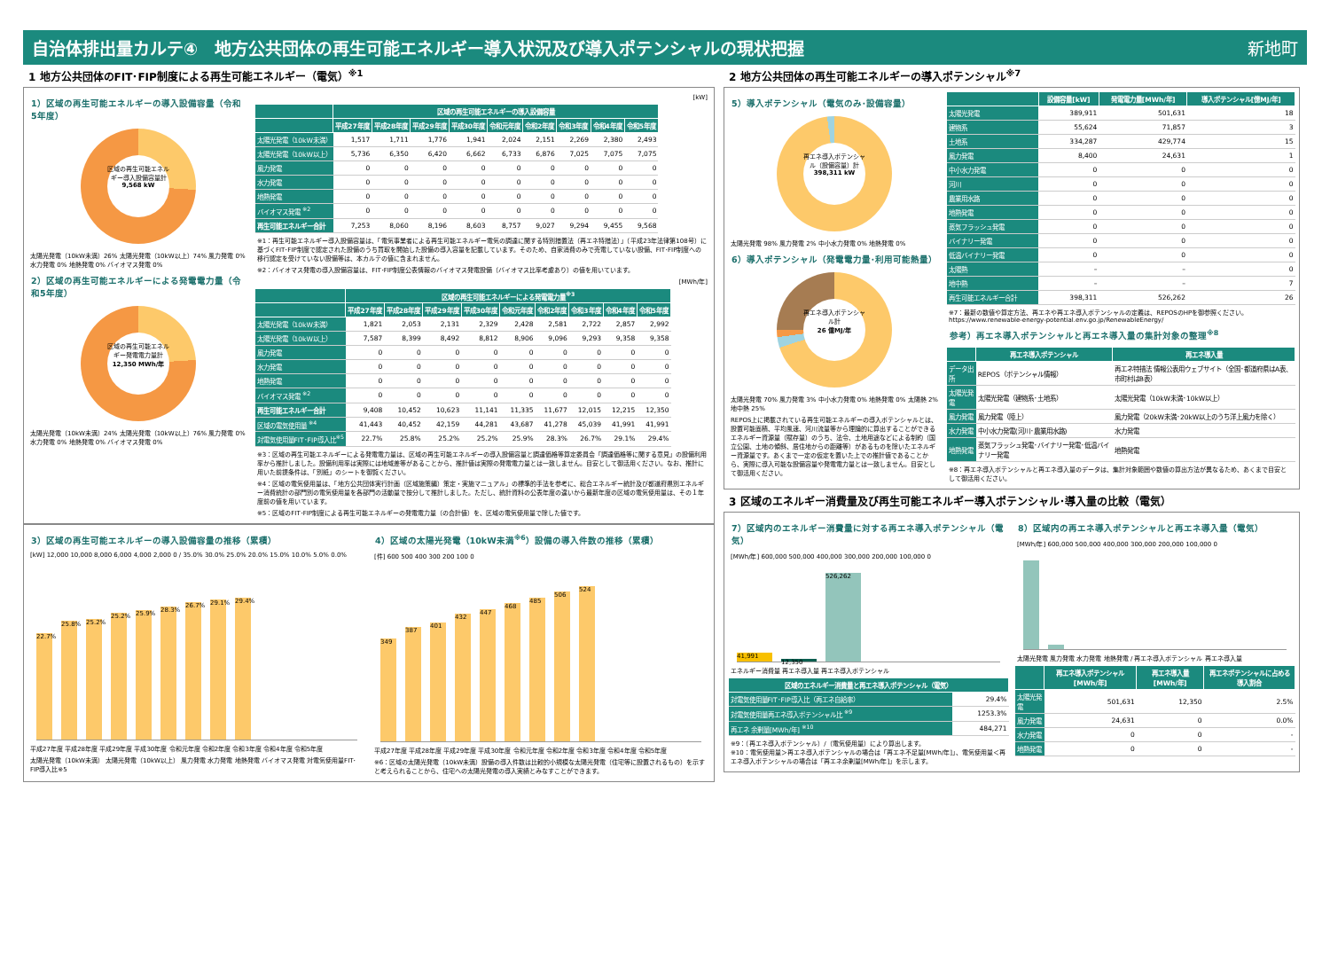自治体排出量カルテ④　地方公共団体の再生可能エネルギー導入状況及び導入ポテンシャルの現状把握 新地町
1 地方公共団体のFIT･FIP制度による再生可能エネルギー（電気）<sup>※1</sup>
1）区域の再生可能エネルギーの導入設備容量（令和5年度）
区域の再生可能エネルギー導入設備容量計
9,568 kW
太陽光発電（10kW未満）26% 太陽光発電（10kW以上）74% 風力発電 0% 水力発電 0% 地熱発電 0% バイオマス発電 0%
2）区域の再生可能エネルギーによる発電電力量（令和5年度）
区域の再生可能エネルギー発電電力量計
12,350 MWh/年
太陽光発電（10kW未満）24% 太陽光発電（10kW以上）76% 風力発電 0% 水力発電 0% 地熱発電 0% バイオマス発電 0%
[kW]
| | 区域の再生可能エネルギーの導入設備容量 | | | | | | | | |
| --- | --- | --- | --- | --- | --- | --- | --- | --- | --- |
| | 平成27年度 | 平成28年度 | 平成29年度 | 平成30年度 | 令和元年度 | 令和2年度 | 令和3年度 | 令和4年度 | 令和5年度 |
| 太陽光発電（10kW未満） | 1,517 | 1,711 | 1,776 | 1,941 | 2,024 | 2,151 | 2,269 | 2,380 | 2,493 |
| 太陽光発電（10kW以上） | 5,736 | 6,350 | 6,420 | 6,662 | 6,733 | 6,876 | 7,025 | 7,075 | 7,075 |
| 風力発電 | 0 | 0 | 0 | 0 | 0 | 0 | 0 | 0 | 0 |
| 水力発電 | 0 | 0 | 0 | 0 | 0 | 0 | 0 | 0 | 0 |
| 地熱発電 | 0 | 0 | 0 | 0 | 0 | 0 | 0 | 0 | 0 |
| バイオマス発電 <sup>※2</sup> | 0 | 0 | 0 | 0 | 0 | 0 | 0 | 0 | 0 |
| 再生可能エネルギー合計 | 7,253 | 8,060 | 8,196 | 8,603 | 8,757 | 9,027 | 9,294 | 9,455 | 9,568 |
※1：再生可能エネルギー導入設備容量は、「電気事業者による再生可能エネルギー電気の調達に関する特別措置法（再エネ特措法）」（平成23年法律第108号）に基づくFIT･FIP制度で認定された設備のうち買取を開始した設備の導入容量を記載しています。そのため、自家消費のみで売電していない設備、FIT･FIP制度への移行認定を受けていない設備等は、本カルテの値に含まれません。
※2：バイオマス発電の導入設備容量は、FIT･FIP制度公表情報のバイオマス発電設備（バイオマス比率考慮あり）の値を用いています。
[MWh/年]
| | 区域の再生可能エネルギーによる発電電力量<sup>※3</sup> | | | | | | | | |
| --- | --- | --- | --- | --- | --- | --- | --- | --- | --- |
| | 平成27年度 | 平成28年度 | 平成29年度 | 平成30年度 | 令和元年度 | 令和2年度 | 令和3年度 | 令和4年度 | 令和5年度 |
| 太陽光発電（10kW未満） | 1,821 | 2,053 | 2,131 | 2,329 | 2,428 | 2,581 | 2,722 | 2,857 | 2,992 |
| 太陽光発電（10kW以上） | 7,587 | 8,399 | 8,492 | 8,812 | 8,906 | 9,096 | 9,293 | 9,358 | 9,358 |
| 風力発電 | 0 | 0 | 0 | 0 | 0 | 0 | 0 | 0 | 0 |
| 水力発電 | 0 | 0 | 0 | 0 | 0 | 0 | 0 | 0 | 0 |
| 地熱発電 | 0 | 0 | 0 | 0 | 0 | 0 | 0 | 0 | 0 |
| バイオマス発電 <sup>※2</sup> | 0 | 0 | 0 | 0 | 0 | 0 | 0 | 0 | 0 |
| 再生可能エネルギー合計 | 9,408 | 10,452 | 10,623 | 11,141 | 11,335 | 11,677 | 12,015 | 12,215 | 12,350 |
| 区域の電気使用量 <sup>※4</sup> | 41,443 | 40,452 | 42,159 | 44,281 | 43,687 | 41,278 | 45,039 | 41,991 | 41,991 |
| 対電気使用量FIT･FIP導入比<sup>※5</sup> | 22.7% | 25.8% | 25.2% | 25.2% | 25.9% | 28.3% | 26.7% | 29.1% | 29.4% |
※3：区域の再生可能エネルギーによる発電電力量は、区域の再生可能エネルギーの導入設備容量と調達価格等算定委員会「調達価格等に関する意見」の設備利用率から推計しました。設備利用率は実際には地域差等があることから、推計値は実際の発電電力量とは一致しません。目安として御活用ください。なお、推計に用いた前提条件は、「別紙」のシートを御覧ください。
※4：区域の電気使用量は、「地方公共団体実行計画（区域施策編）策定・実施マニュアル」の標準的手法を参考に、総合エネルギー統計及び都道府県別エネルギー消費統計の部門別の電気使用量を各部門の活動量で按分して推計しました。ただし、統計資料の公表年度の違いから最新年度の区域の電気使用量は、その１年度前の値を用いています。
※5：区域のFIT･FIP制度による再生可能エネルギーの発電電力量（の合計値）を、区域の電気使用量で除した値です。
3）区域の再生可能エネルギーの導入設備容量の推移（累積）
[kW] 12,000 10,000 8,000 6,000 4,000 2,000 0 / 35.0% 30.0% 25.0% 20.0% 15.0% 10.0% 5.0% 0.0%
22.7%
25.8%
25.2%
25.2%
25.9%
28.3%
26.7%
29.1%
29.4%
平成27年度 平成28年度 平成29年度 平成30年度 令和元年度 令和2年度 令和3年度 令和4年度 令和5年度
太陽光発電（10kW未満） 太陽光発電（10kW以上） 風力発電 水力発電 地熱発電 バイオマス発電 対電気使用量FIT･FIP導入比※5
4）区域の太陽光発電（10kW未満<sup>※6</sup>）設備の導入件数の推移（累積）
[件] 600 500 400 300 200 100 0
349
387
401
432
447
468
485
506
524
平成27年度 平成28年度 平成29年度 平成30年度 令和元年度 令和2年度 令和3年度 令和4年度 令和5年度
※6：区域の太陽光発電（10kW未満）設備の導入件数は比較的小規模な太陽光発電（住宅等に設置されるもの）を示すと考えられることから、住宅への太陽光発電の導入実績とみなすことができます。
2 地方公共団体の再生可能エネルギーの導入ポテンシャル<sup>※7</sup>
5）導入ポテンシャル（電気のみ･設備容量）
再エネ導入ポテンシャル（設備容量）計
398,311 kW
太陽光発電 98% 風力発電 2% 中小水力発電 0% 地熱発電 0%
6）導入ポテンシャル（発電電力量･利用可能熱量）
再エネ導入ポテンシャル計
26 億MJ/年
太陽光発電 70% 風力発電 3% 中小水力発電 0% 地熱発電 0% 太陽熱 2% 地中熱 25%
REPOS上に掲載されている再生可能エネルギーの導入ポテンシャルとは、設置可能面積、平均風速、河川流量等から理論的に算出することができるエネルギー資源量（賦存量）のうち、法令、土地用途などによる制約（国立公園、土地の傾斜、居住地からの距離等）があるものを除いたエネルギー資源量です。あくまで一定の仮定を置いた上での推計値であることから、実際に導入可能な設備容量や発電電力量とは一致しません。目安として御活用ください。
| | 設備容量[kW] | 発電電力量[MWh/年] | 導入ポテンシャル[億MJ/年] |
| --- | --- | --- | --- |
| 太陽光発電 | 389,911 | 501,631 | 18 |
| 建物系 | 55,624 | 71,857 | 3 |
| 土地系 | 334,287 | 429,774 | 15 |
| 風力発電 | 8,400 | 24,631 | 1 |
| 中小水力発電 | 0 | 0 | 0 |
| 河川 | 0 | 0 | 0 |
| 農業用水路 | 0 | 0 | 0 |
| 地熱発電 | 0 | 0 | 0 |
| 蒸気フラッシュ発電 | 0 | 0 | 0 |
| バイナリー発電 | 0 | 0 | 0 |
| 低温バイナリー発電 | 0 | 0 | 0 |
| 太陽熱 | – | – | 0 |
| 地中熱 | – | – | 7 |
| 再生可能エネルギー合計 | 398,311 | 526,262 | 26 |
※7：最新の数値や算定方法、再エネや再エネ導入ポテンシャルの定義は、REPOSのHPを御参照ください。 https://www.renewable-energy-potential.env.go.jp/RenewableEnergy/
参考）再エネ導入ポテンシャルと再エネ導入量の集計対象の整理<sup>※8</sup>
| | 再エネ導入ポテンシャル | 再エネ導入量 |
| --- | --- | --- |
| データ出所 | REPOS（ポテンシャル情報） | 再エネ特措法 情報公表用ウェブサイト（全国･都道府県はA表、市町村はB表） |
| 太陽光発電 | 太陽光発電（建物系･土地系） | 太陽光発電（10kW未満･10kW以上） |
| 風力発電 | 風力発電（陸上） | 風力発電（20kW未満･20kW以上のうち洋上風力を除く） |
| 水力発電 | 中小水力発電(河川･農業用水路) | 水力発電 |
| 地熱発電 | 蒸気フラッシュ発電･バイナリー発電･低温バイナリー発電 | 地熱発電 |
※8：再エネ導入ポテンシャルと再エネ導入量のデータは、集計対象範囲や数値の算出方法が異なるため、あくまで目安として御活用ください。
3 区域のエネルギー消費量及び再生可能エネルギー導入ポテンシャル･導入量の比較（電気）
7）区域内のエネルギー消費量に対する再エネ導入ポテンシャル（電気）
[MWh/年] 600,000 500,000 400,000 300,000 200,000 100,000 0
41,991
12,350
526,262
エネルギー消費量 再エネ導入量 再エネ導入ポテンシャル
| 区域のエネルギー消費量と再エネ導入ポテンシャル（電気） | |
| --- | --- |
| 対電気使用量FIT･FIP導入比（再エネ自給率） | 29.4% |
| 対電気使用量再エネ導入ポテンシャル比 <sup>※9</sup> | 1253.3% |
| 再エネ 余剰量[MWh/年] <sup>※10</sup> | 484,271 |
※9：（再エネ導入ポテンシャル）/（電気使用量）により算出します。
※10：電気使用量＞再エネ導入ポテンシャルの場合は「再エネ不足量[MWh/年]」、電気使用量＜再エネ導入ポテンシャルの場合は「再エネ余剰量[MWh/年]」を示します。
8）区域内の再エネ導入ポテンシャルと再エネ導入量（電気）
[MWh/年] 600,000 500,000 400,000 300,000 200,000 100,000 0
太陽光発電 風力発電 水力発電 地熱発電 / 再エネ導入ポテンシャル 再エネ導入量
| | 再エネ導入ポテンシャル [MWh/年] | 再エネ導入量 [MWh/年] | 再エネポテンシャルに占める導入割合 |
| --- | --- | --- | --- |
| 太陽光発電 | 501,631 | 12,350 | 2.5% |
| 風力発電 | 24,631 | 0 | 0.0% |
| 水力発電 | 0 | 0 | - |
| 地熱発電 | 0 | 0 | - |